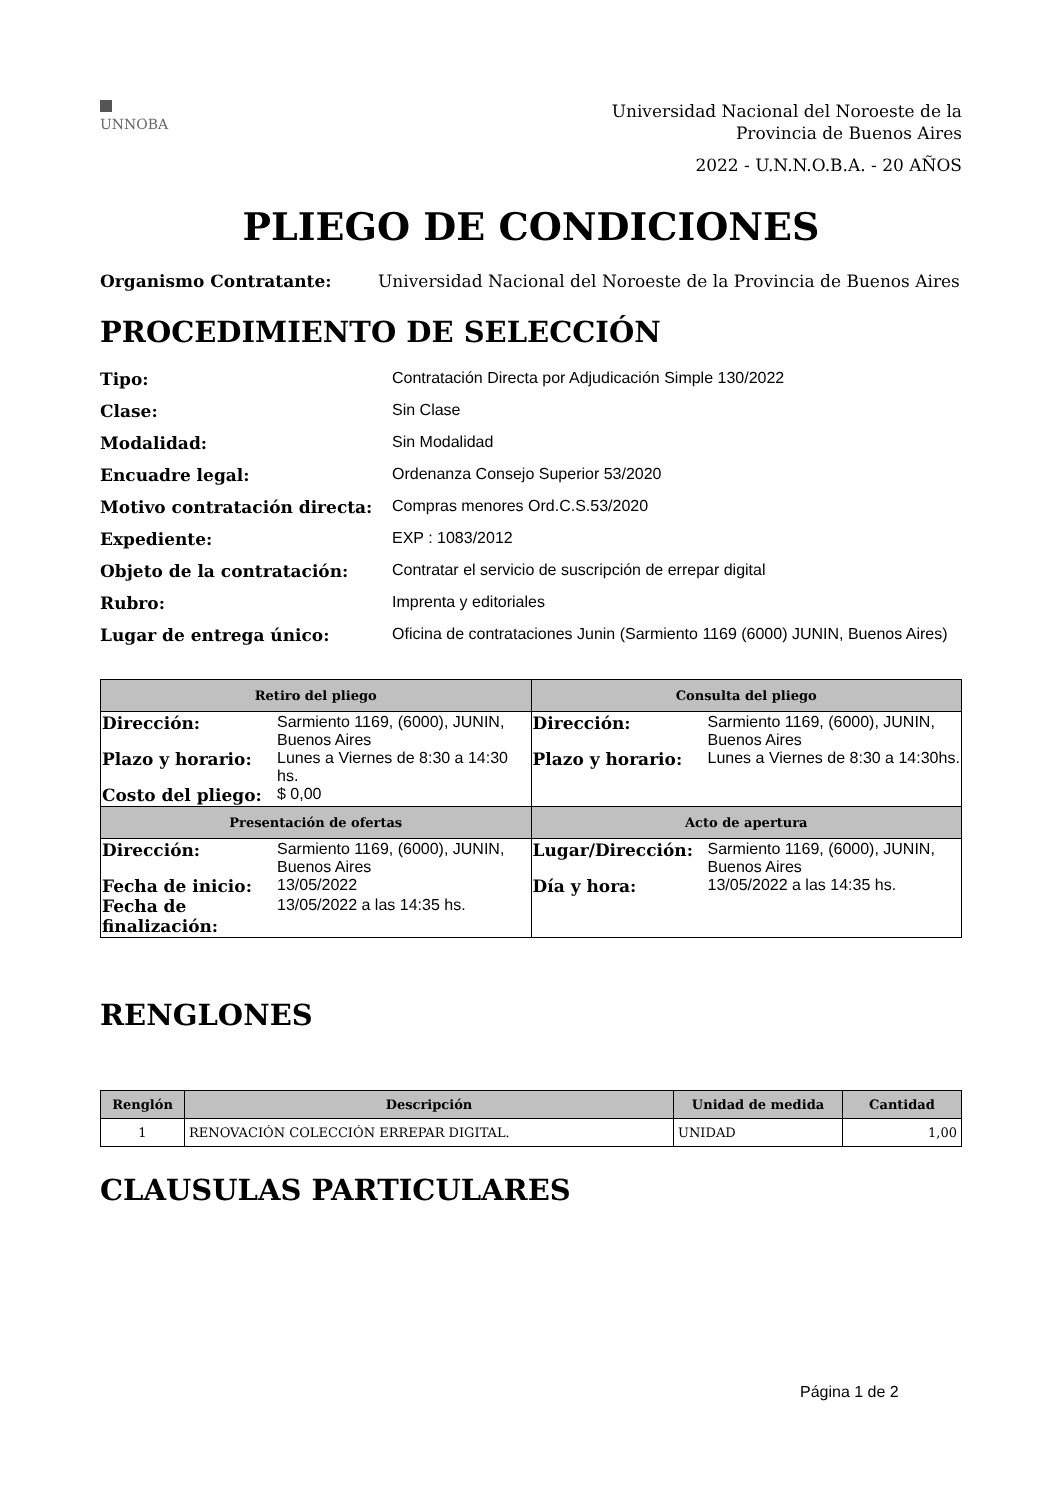UNNOBA
Universidad Nacional del Noroeste de la
Provincia de Buenos Aires
2022 - U.N.N.O.B.A. - 20 AÑOS
PLIEGO DE CONDICIONES
Organismo Contratante: Universidad Nacional del Noroeste de la Provincia de Buenos Aires
PROCEDIMIENTO DE SELECCIÓN
Tipo: Contratación Directa por Adjudicación Simple 130/2022 Clase: Sin Clase Modalidad: Sin Modalidad Encuadre legal: Ordenanza Consejo Superior 53/2020 Motivo contratación directa: Compras menores Ord.C.S.53/2020 Expediente: EXP : 1083/2012 Objeto de la contratación: Contratar el servicio de suscripción de errepar digital Rubro: Imprenta y editoriales Lugar de entrega único: Oficina de contrataciones Junin (Sarmiento 1169 (6000) JUNIN, Buenos Aires)
| Retiro del pliego | Consulta del pliego |
| --- | --- |
| / Dirección: / Sarmiento 1169, (6000), JUNIN, Buenos Aires / / Plazo y horario: / Lunes a Viernes de 8:30 a 14:30 hs. / / Costo del pliego: / $ 0,00 / | / Dirección: / Sarmiento 1169, (6000), JUNIN, Buenos Aires / / Plazo y horario: / Lunes a Viernes de 8:30 a 14:30hs. / |
| Presentación de ofertas | Acto de apertura |
| / Dirección: / Sarmiento 1169, (6000), JUNIN, Buenos Aires / / Fecha de inicio: / 13/05/2022 / / Fecha de finalización: / 13/05/2022 a las 14:35 hs. / | / Lugar/Dirección: / Sarmiento 1169, (6000), JUNIN, Buenos Aires / / Día y hora: / 13/05/2022 a las 14:35 hs. / |
RENGLONES
| Renglón | Descripción | Unidad de medida | Cantidad |
| --- | --- | --- | --- |
| 1 | RENOVACIÓN COLECCIÓN ERREPAR DIGITAL. | UNIDAD | 1,00 |
CLAUSULAS PARTICULARES
Página 1 de 2